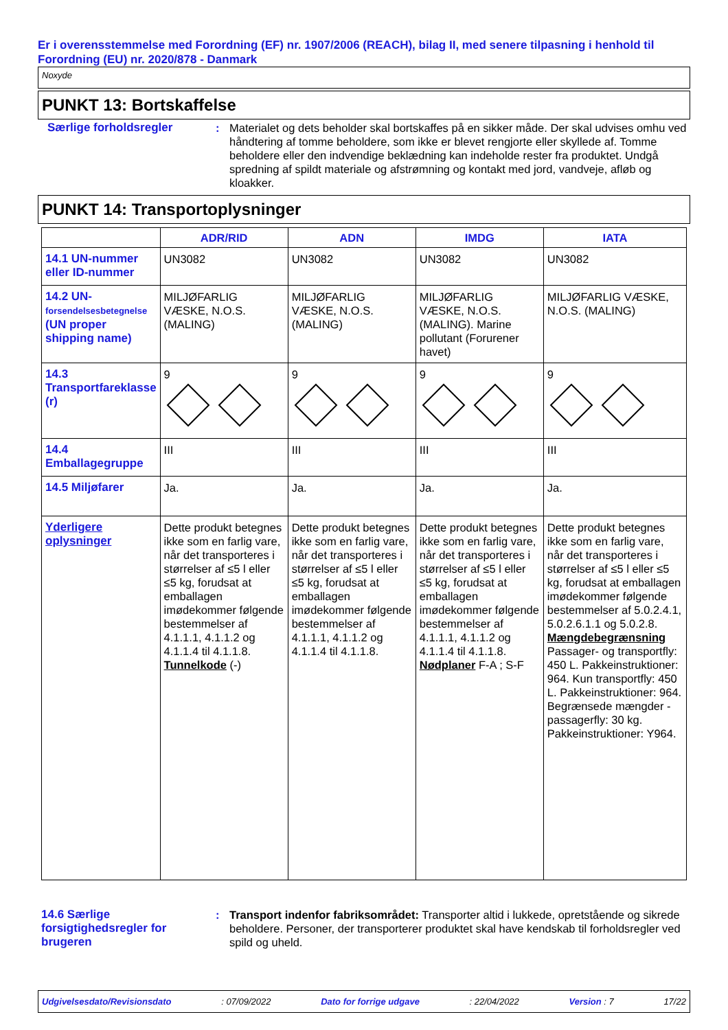Er i overensstemmelse med Forordning (EF) nr. 1907/2006 (REACH), bilag II, med senere tilpasning i henhold til Forordning (EU) nr. 2020/878 - Danmark
Noxyde
PUNKT 13: Bortskaffelse
Særlige forholdsregler : Materialet og dets beholder skal bortskaffes på en sikker måde. Der skal udvises omhu ved håndtering af tomme beholdere, som ikke er blevet rengjorte eller skyllede af. Tomme beholdere eller den indvendige beklædning kan indeholde rester fra produktet. Undgå spredning af spildt materiale og afstrømning og kontakt med jord, vandveje, afløb og kloakker.
PUNKT 14: Transportoplysninger
| | ADR/RID | ADN | IMDG | IATA |
| --- | --- | --- | --- | --- |
| 14.1 UN-nummer eller ID-nummer | UN3082 | UN3082 | UN3082 | UN3082 |
| 14.2 UN- forsendelsesbetegnelse (UN proper shipping name) | MILJØFARLIG VÆSKE, N.O.S. (MALING) | MILJØFARLIG VÆSKE, N.O.S. (MALING) | MILJØFARLIG VÆSKE, N.O.S. (MALING). Marine pollutant (Forurener havet) | MILJØFARLIG VÆSKE, N.O.S. (MALING) |
| 14.3 Transportfareklasse (r) | 9 | 9 | 9 | 9 |
| 14.4 Emballagegruppe | III | III | III | III |
| 14.5 Miljøfarer | Ja. | Ja. | Ja. | Ja. |
| Yderligere oplysninger | Dette produkt betegnes ikke som en farlig vare, når det transporteres i størrelser af ≤5 l eller ≤5 kg, forudsat at emballagen imødekommer følgende bestemmelser af 4.1.1.1, 4.1.1.2 og 4.1.1.4 til 4.1.1.8. Tunnelkode (-) | Dette produkt betegnes ikke som en farlig vare, når det transporteres i størrelser af ≤5 l eller ≤5 kg, forudsat at emballagen imødekommer følgende bestemmelser af 4.1.1.1, 4.1.1.2 og 4.1.1.4 til 4.1.1.8. | Dette produkt betegnes ikke som en farlig vare, når det transporteres i størrelser af ≤5 l eller ≤5 kg, forudsat at emballagen imødekommer følgende bestemmelser af 4.1.1.1, 4.1.1.2 og 4.1.1.4 til 4.1.1.8. Nødplaner F-A ; S-F | Dette produkt betegnes ikke som en farlig vare, når det transporteres i størrelser af ≤5 l eller ≤5 kg, forudsat at emballagen imødekommer følgende bestemmelser af 5.0.2.4.1, 5.0.2.6.1.1 og 5.0.2.8. Mængdebegrænsning Passager- og transportfly: 450 L. Pakkeinstruktioner: 964. Kun transportfly: 450 L. Pakkeinstruktioner: 964. Begrænsede mængder - passagerfly: 30 kg. Pakkeinstruktioner: Y964. |
14.6 Særlige forsigtighedsregler for brugeren
: Transport indenfor fabriksområdet: Transporter altid i lukkede, opretstående og sikrede beholdere. Personer, der transporterer produktet skal have kendskab til forholdsregler ved spild og uheld.
Udgivelsesdato/Revisionsdato: 07/09/2022 Dato for forrige udgave: 22/04/2022 Version : 7 17/22